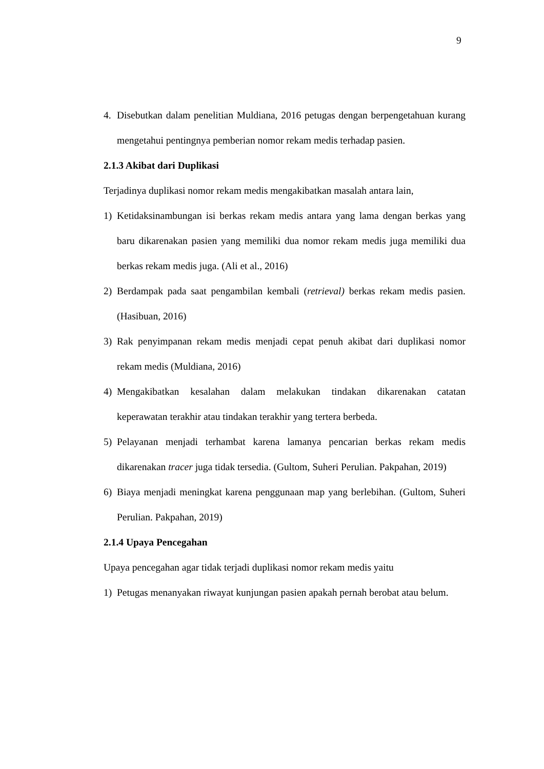9
4. Disebutkan dalam penelitian Muldiana, 2016 petugas dengan berpengetahuan kurang mengetahui pentingnya pemberian nomor rekam medis terhadap pasien.
2.1.3 Akibat dari Duplikasi
Terjadinya duplikasi nomor rekam medis mengakibatkan masalah antara lain,
1) Ketidaksinambungan isi berkas rekam medis antara yang lama dengan berkas yang baru dikarenakan pasien yang memiliki dua nomor rekam medis juga memiliki dua berkas rekam medis juga. (Ali et al., 2016)
2) Berdampak pada saat pengambilan kembali (retrieval) berkas rekam medis pasien. (Hasibuan, 2016)
3) Rak penyimpanan rekam medis menjadi cepat penuh akibat dari duplikasi nomor rekam medis (Muldiana, 2016)
4) Mengakibatkan kesalahan dalam melakukan tindakan dikarenakan catatan keperawatan terakhir atau tindakan terakhir yang tertera berbeda.
5) Pelayanan menjadi terhambat karena lamanya pencarian berkas rekam medis dikarenakan tracer juga tidak tersedia. (Gultom, Suheri Perulian. Pakpahan, 2019)
6) Biaya menjadi meningkat karena penggunaan map yang berlebihan. (Gultom, Suheri Perulian. Pakpahan, 2019)
2.1.4 Upaya Pencegahan
Upaya pencegahan agar tidak terjadi duplikasi nomor rekam medis yaitu
1) Petugas menanyakan riwayat kunjungan pasien apakah pernah berobat atau belum.